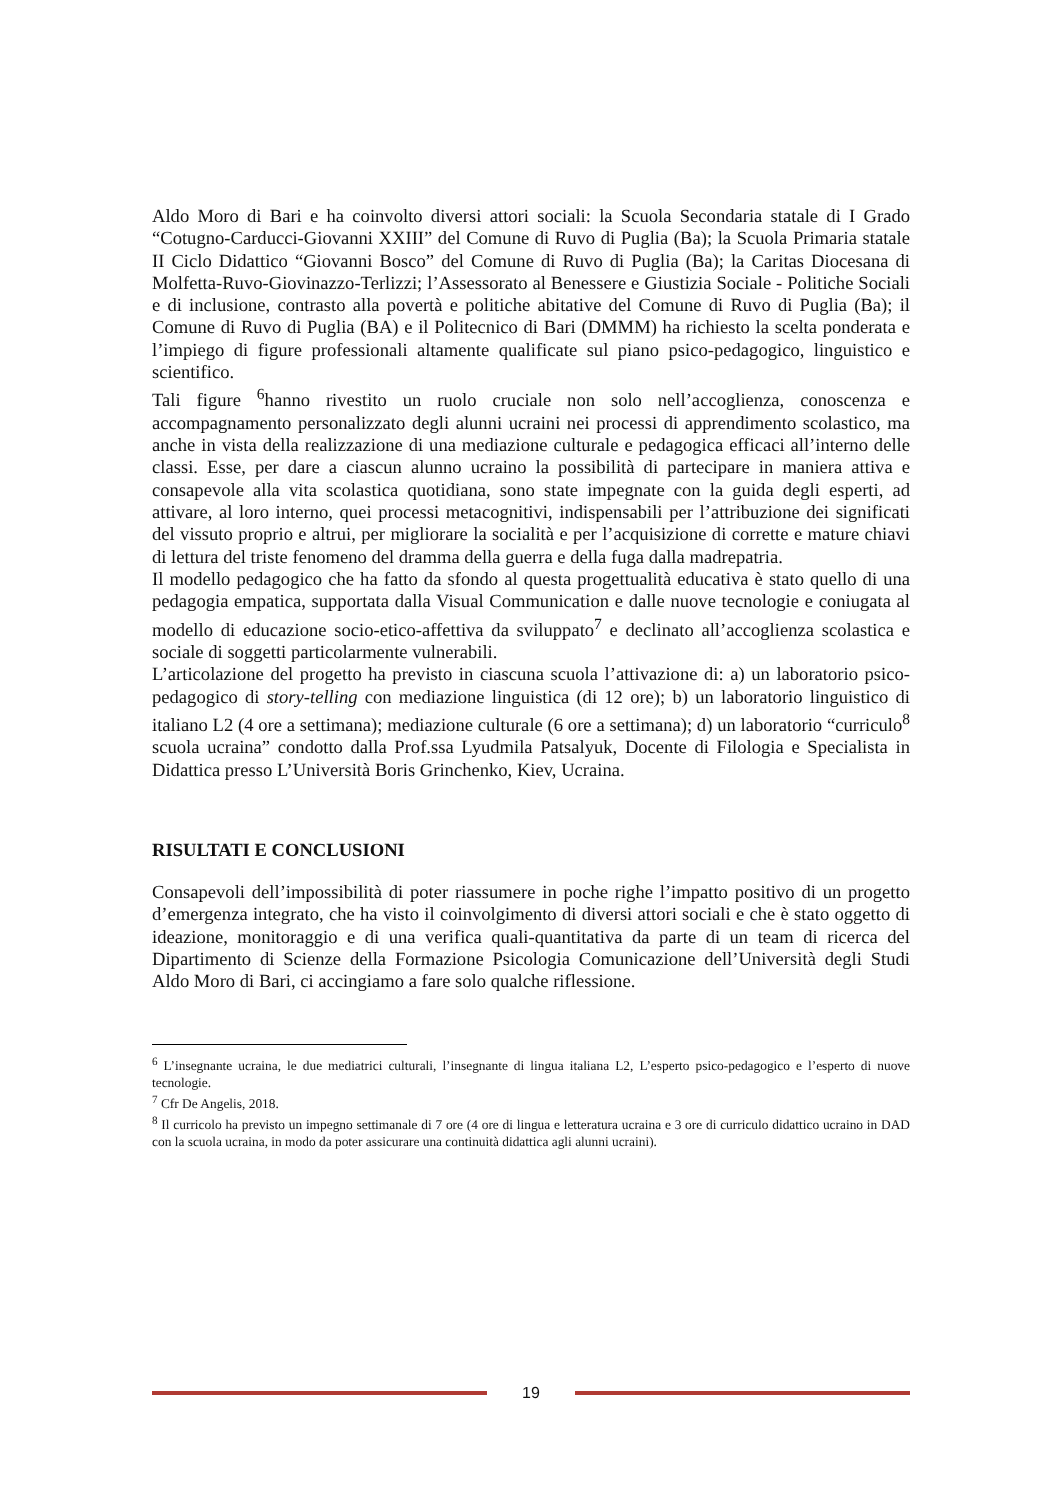Aldo Moro di Bari e ha coinvolto diversi attori sociali: la Scuola Secondaria statale di I Grado “Cotugno-Carducci-Giovanni XXIII” del Comune di Ruvo di Puglia (Ba); la Scuola Primaria statale II Ciclo Didattico “Giovanni Bosco” del Comune di Ruvo di Puglia (Ba); la Caritas Diocesana di Molfetta-Ruvo-Giovinazzo-Terlizzi; l’Assessorato al Benessere e Giustizia Sociale - Politiche Sociali e di inclusione, contrasto alla povertà e politiche abitative del Comune di Ruvo di Puglia (Ba); il Comune di Ruvo di Puglia (BA) e il Politecnico di Bari (DMMM) ha richiesto la scelta ponderata e l’impiego di figure professionali altamente qualificate sul piano psico-pedagogico, linguistico e scientifico.
Tali figure <sup>6</sup>hanno rivestito un ruolo cruciale non solo nell’accoglienza, conoscenza e accompagnamento personalizzato degli alunni ucraini nei processi di apprendimento scolastico, ma anche in vista della realizzazione di una mediazione culturale e pedagogica efficaci all’interno delle classi. Esse, per dare a ciascun alunno ucraino la possibilità di partecipare in maniera attiva e consapevole alla vita scolastica quotidiana, sono state impegnate con la guida degli esperti, ad attivare, al loro interno, quei processi metacognitivi, indispensabili per l’attribuzione dei significati del vissuto proprio e altrui, per migliorare la socialità e per l’acquisizione di corrette e mature chiavi di lettura del triste fenomeno del dramma della guerra e della fuga dalla madrepatria.
Il modello pedagogico che ha fatto da sfondo al questa progettualità educativa è stato quello di una pedagogia empatica, supportata dalla Visual Communication e dalle nuove tecnologie e coniugata al modello di educazione socio-etico-affettiva da sviluppato<sup>7</sup> e declinato all’accoglienza scolastica e sociale di soggetti particolarmente vulnerabili.
L’articolazione del progetto ha previsto in ciascuna scuola l’attivazione di: a) un laboratorio psico-pedagogico di story-telling con mediazione linguistica (di 12 ore); b) un laboratorio linguistico di italiano L2 (4 ore a settimana); mediazione culturale (6 ore a settimana); d) un laboratorio “curriculo<sup>8</sup> scuola ucraina” condotto dalla Prof.ssa Lyudmila Patsalyuk, Docente di Filologia e Specialista in Didattica presso L’Università Boris Grinchenko, Kiev, Ucraina.
RISULTATI E CONCLUSIONI
Consapevoli dell’impossibilità di poter riassumere in poche righe l’impatto positivo di un progetto d’emergenza integrato, che ha visto il coinvolgimento di diversi attori sociali e che è stato oggetto di ideazione, monitoraggio e di una verifica quali-quantitativa da parte di un team di ricerca del Dipartimento di Scienze della Formazione Psicologia Comunicazione dell’Università degli Studi Aldo Moro di Bari, ci accingiamo a fare solo qualche riflessione.
<sup>6</sup> L’insegnante ucraina, le due mediatrici culturali, l’insegnante di lingua italiana L2, L’esperto psico-pedagogico e l’esperto di nuove tecnologie.
<sup>7</sup> Cfr De Angelis, 2018.
<sup>8</sup> Il curricolo ha previsto un impegno settimanale di 7 ore (4 ore di lingua e letteratura ucraina e 3 ore di curriculo didattico ucraino in DAD con la scuola ucraina, in modo da poter assicurare una continuità didattica agli alunni ucraini).
19